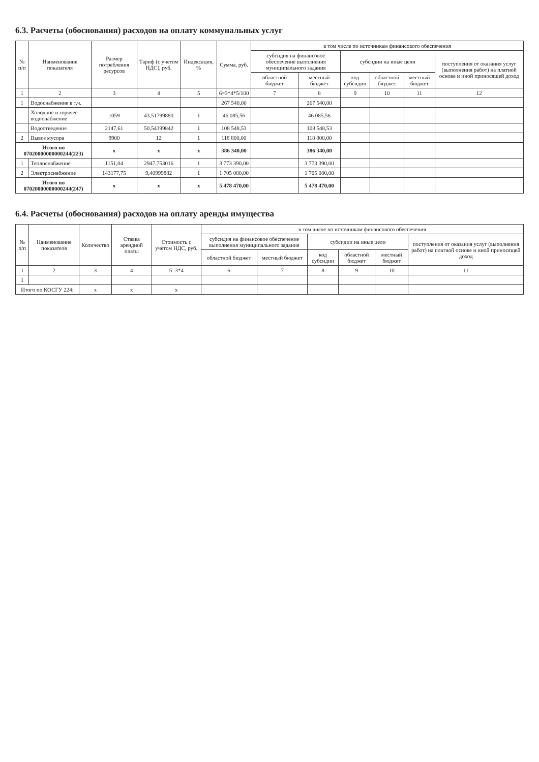6.3. Расчеты (обоснования) расходов на оплату коммунальных услуг
| № п/п | Наименование показателя | Размер потребления ресурсов | Тариф (с учетом НДС), руб. | Индексация, % | Сумма, руб. | в том числе по источникам финансового обеспечения | | | | | |
| --- | --- | --- | --- | --- | --- | --- | --- | --- | --- | --- | --- |
| | | | | | | субсидия на финансовое обеспечение выполнения муниципального задания | | субсидии на иные цели | | | поступления от оказания услуг (выполнения работ) на платной основе и иной приносящей доход |
| | | | | | | областной бюджет | местный бюджет | код субсидии | областной бюджет | местный бюджет | |
| 1 | 2 | 3 | 4 | 5 | 6=3*4*5/100 | 7 | 8 | 9 | 10 | 11 | 12 |
| 1 | Водоснабжение в т.ч. | | | | 267 540,00 | | 267 540,00 | | | | |
| | Холодное и горячее водоснабжение | 1059 | 43,51799880 | 1 | 46 085,56 | | 46 085,56 | | | | |
| | Водоотведение | 2147,61 | 50,54399842 | 1 | 108 548,53 | | 108 548,53 | | | | |
| 2 | Вывоз мусора | 9900 | 12 | 1 | 118 800,00 | | 118 800,00 | | | | |
| Итого по 07020000000000244(223) | | x | x | x | 386 340,00 | | 386 340,00 | | | | |
| 1 | Теплоснабжение | 1151,04 | 2947,753016 | 1 | 3 773 390,00 | | 3 773 390,00 | | | | |
| 2 | Электроснабжение | 143177,75 | 9,40999882 | 1 | 1 705 080,00 | | 1 705 080,00 | | | | |
| Итого по 07020000000000244(247) | | x | x | x | 5 478 470,00 | | 5 478 470,00 | | | | |
6.4. Расчеты (обоснования) расходов на оплату аренды имущества
| № п/п | Наименование показателя | Количество | Ставка арендной платы | Стоимость с учетом НДС, руб. | в том числе по источникам финансового обеспечения | | | | | |
| --- | --- | --- | --- | --- | --- | --- | --- | --- | --- | --- |
| | | | | | субсидия на финансовое обеспечение выполнения муниципального задания | | субсидии на иные цели | | | поступления от оказания услуг (выполнения работ) на платной основе и иной приносящей доход |
| | | | | | областной бюджет | местный бюджет | код субсидии | областной бюджет | местный бюджет | |
| 1 | 2 | 3 | 4 | 5=3*4 | 6 | 7 | 8 | 9 | 10 | 11 |
| 1 | | | | | | | | | | |
| Итого по КОСГУ 224: | | x | x | x | | | | | | |